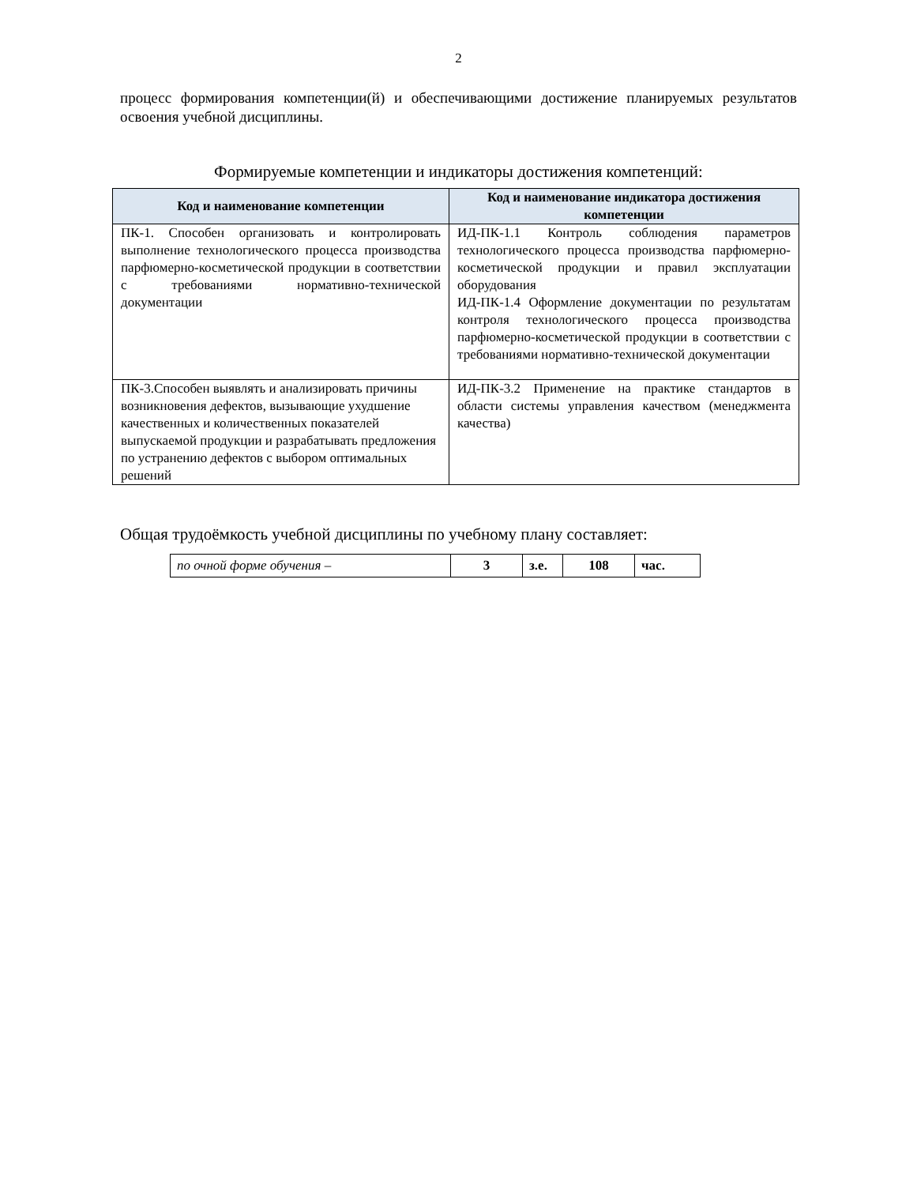2
процесс формирования компетенции(й) и обеспечивающими достижение планируемых результатов освоения учебной дисциплины.
Формируемые компетенции и индикаторы достижения компетенций:
| Код и наименование компетенции | Код и наименование индикатора достижения компетенции |
| --- | --- |
| ПК-1. Способен организовать и контролировать выполнение технологического процесса производства парфюмерно-косметической продукции в соответствии с требованиями нормативно-технической документации | ИД-ПК-1.1 Контроль соблюдения параметров технологического процесса производства парфюмерно-косметической продукции и правил эксплуатации оборудования ИД-ПК-1.4 Оформление документации по результатам контроля технологического процесса производства парфюмерно-косметической продукции в соответствии с требованиями нормативно-технической документации |
| ПК-3.Способен выявлять и анализировать причины возникновения дефектов, вызывающие ухудшение качественных и количественных показателей выпускаемой продукции и разрабатывать предложения по устранению дефектов с выбором оптимальных решений | ИД-ПК-3.2 Применение на практике стандартов в области системы управления качеством (менеджмента качества) |
Общая трудоёмкость учебной дисциплины по учебному плану составляет:
| по очной форме обучения – | 3 | з.е. | 108 | час. |